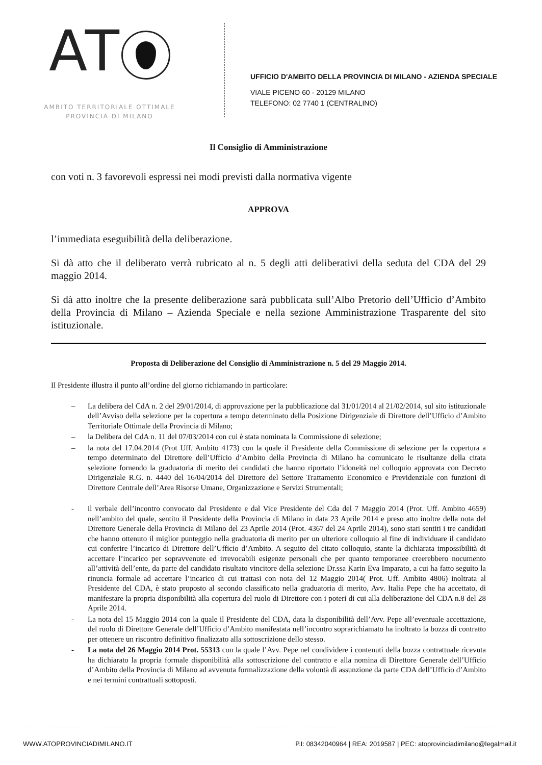AT
AMBITO TERRITORIALE OTTIMALE
PROVINCIA DI MILANO
UFFICIO D'AMBITO DELLA PROVINCIA DI MILANO - AZIENDA SPECIALE
VIALE PICENO 60 - 20129 MILANO
TELEFONO: 02 7740 1 (CENTRALINO)
Il Consiglio di Amministrazione
con voti n. 3 favorevoli espressi nei modi previsti dalla normativa vigente
APPROVA
l’immediata eseguibilità della deliberazione.
Si dà atto che il deliberato verrà rubricato al n. 5 degli atti deliberativi della seduta del CDA del 29 maggio 2014.
Si dà atto inoltre che la presente deliberazione sarà pubblicata sull’Albo Pretorio dell’Ufficio d’Ambito della Provincia di Milano – Azienda Speciale e nella sezione Amministrazione Trasparente del sito istituzionale.
Proposta di Deliberazione del Consiglio di Amministrazione n. 5 del 29 Maggio 2014.
Il Presidente illustra il punto all’ordine del giorno richiamando in particolare:
– La delibera del CdA n. 2 del 29/01/2014, di approvazione per la pubblicazione dal 31/01/2014 al 21/02/2014, sul sito istituzionale dell’Avviso della selezione per la copertura a tempo determinato della Posizione Dirigenziale di Direttore dell’Ufficio d’Ambito Territoriale Ottimale della Provincia di Milano;
– la Delibera del CdA n. 11 del 07/03/2014 con cui è stata nominata la Commissione di selezione;
– la nota del 17.04.2014 (Prot Uff. Ambito 4173) con la quale il Presidente della Commissione di selezione per la copertura a tempo determinato del Direttore dell’Ufficio d’Ambito della Provincia di Milano ha comunicato le risultanze della citata selezione fornendo la graduatoria di merito dei candidati che hanno riportato l’idoneità nel colloquio approvata con Decreto Dirigenziale R.G. n. 4440 del 16/04/2014 del Direttore del Settore Trattamento Economico e Previdenziale con funzioni di Direttore Centrale dell’Area Risorse Umane, Organizzazione e Servizi Strumentali;
- il verbale dell’incontro convocato dal Presidente e dal Vice Presidente del Cda del 7 Maggio 2014 (Prot. Uff. Ambito 4659) nell’ambito del quale, sentito il Presidente della Provincia di Milano in data 23 Aprile 2014 e preso atto inoltre della nota del Direttore Generale della Provincia di Milano del 23 Aprile 2014 (Prot. 4367 del 24 Aprile 2014), sono stati sentiti i tre candidati che hanno ottenuto il miglior punteggio nella graduatoria di merito per un ulteriore colloquio al fine di individuare il candidato cui conferire l’incarico di Direttore dell’Ufficio d’Ambito. A seguito del citato colloquio, stante la dichiarata impossibilità di accettare l’incarico per sopravvenute ed irrevocabili esigenze personali che per quanto temporanee creerebbero nocumento all’attività dell’ente, da parte del candidato risultato vincitore della selezione Dr.ssa Karin Eva Imparato, a cui ha fatto seguito la rinuncia formale ad accettare l’incarico di cui trattasi con nota del 12 Maggio 2014( Prot. Uff. Ambito 4806) inoltrata al Presidente del CDA, è stato proposto al secondo classificato nella graduatoria di merito, Avv. Italia Pepe che ha accettato, di manifestare la propria disponibilità alla copertura del ruolo di Direttore con i poteri di cui alla deliberazione del CDA n.8 del 28 Aprile 2014.
- La nota del 15 Maggio 2014 con la quale il Presidente del CDA, data la disponibilità dell’Avv. Pepe all’eventuale accettazione, del ruolo di Direttore Generale dell’Ufficio d’Ambito manifestata nell’incontro soprarichiamato ha inoltrato la bozza di contratto per ottenere un riscontro definitivo finalizzato alla sottoscrizione dello stesso.
- La nota del 26 Maggio 2014 Prot. 55313 con la quale l’Avv. Pepe nel condividere i contenuti della bozza contrattuale ricevuta ha dichiarato la propria formale disponibilità alla sottoscrizione del contratto e alla nomina di Direttore Generale dell’Ufficio d’Ambito della Provincia di Milano ad avvenuta formalizzazione della volontà di assunzione da parte CDA dell’Ufficio d’Ambito e nei termini contrattuali sottoposti.
WWW.ATOPROVINCIADIMILANO.IT P.I: 08342040964 | REA: 2019587 | PEC: atoprovinciadimilano@legalmail.it